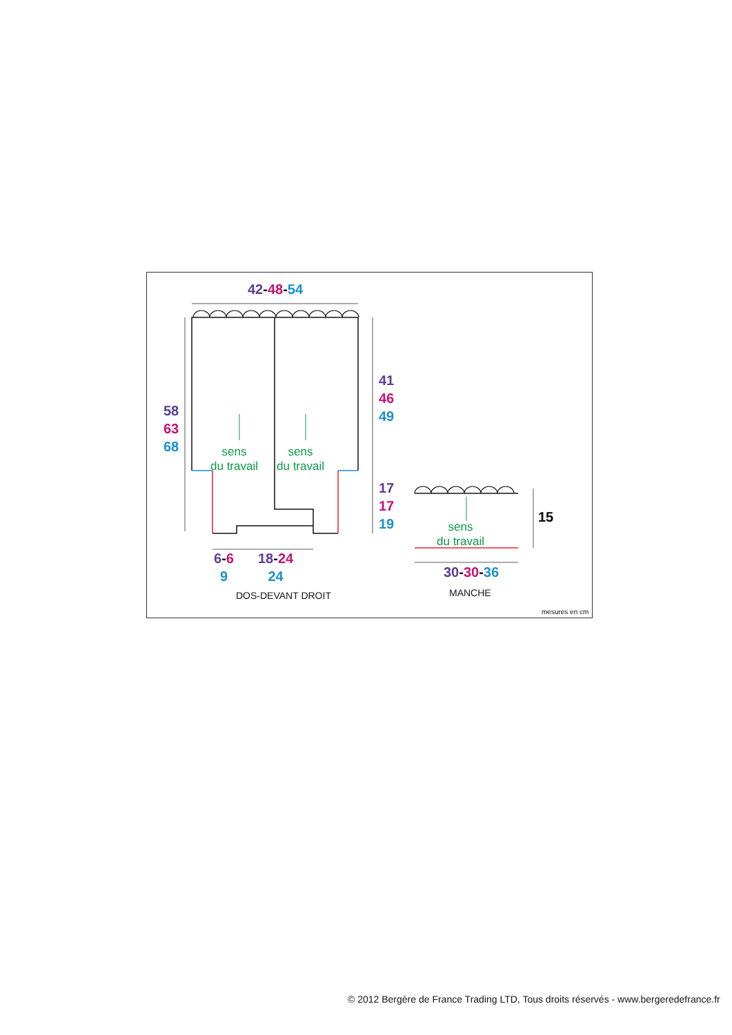42-48-54
58
63
68
41
46
49
17
17
19
sens
du travail
sens
du travail
sens
du travail
15
6-6
9
18-24
24
30-30-36
DOS-DEVANT DROIT MANCHE
mesures en cm
© 2012 Bergère de France Trading LTD, Tous droits réservés - www.bergeredefrance.fr